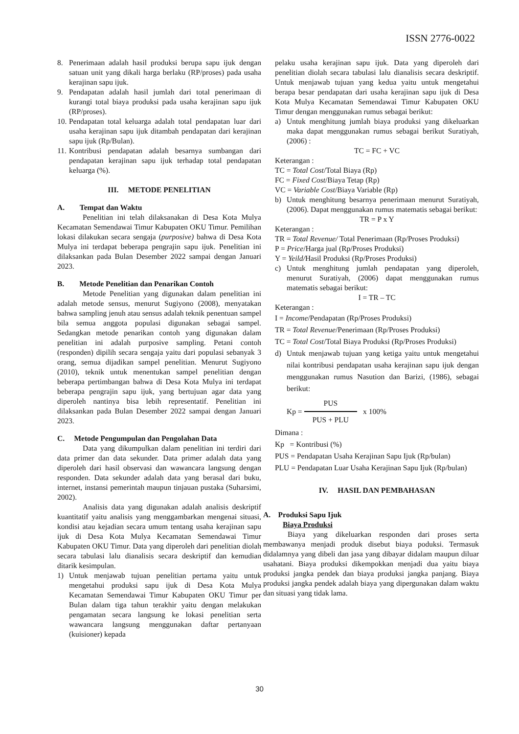ISSN 2776-0022
8. Penerimaan adalah hasil produksi berupa sapu ijuk dengan satuan unit yang dikali harga berlaku (RP/proses) pada usaha kerajinan sapu ijuk.
9. Pendapatan adalah hasil jumlah dari total penerimaan di kurangi total biaya produksi pada usaha kerajinan sapu ijuk (RP/proses).
10. Pendapatan total keluarga adalah total pendapatan luar dari usaha kerajinan sapu ijuk ditambah pendapatan dari kerajinan sapu ijuk (Rp/Bulan).
11. Kontribusi pendapatan adalah besarnya sumbangan dari pendapatan kerajinan sapu ijuk terhadap total pendapatan keluarga (%).
III. METODE PENELITIAN
A. Tempat dan Waktu
Penelitian ini telah dilaksanakan di Desa Kota Mulya Kecamatan Semendawai Timur Kabupaten OKU Timur. Pemilihan lokasi dilakukan secara sengaja (purposive) bahwa di Desa Kota Mulya ini terdapat beberapa pengrajin sapu ijuk. Penelitian ini dilaksankan pada Bulan Desember 2022 sampai dengan Januari 2023.
B. Metode Penelitian dan Penarikan Contoh
Metode Penelitian yang digunakan dalam penelitian ini adalah metode sensus, menurut Sugiyono (2008), menyatakan bahwa sampling jenuh atau sensus adalah teknik penentuan sampel bila semua anggota populasi digunakan sebagai sampel. Sedangkan metode penarikan contoh yang digunakan dalam penelitian ini adalah purposive sampling. Petani contoh (responden) dipilih secara sengaja yaitu dari populasi sebanyak 3 orang, semua dijadikan sampel penelitian. Menurut Sugiyono (2010), teknik untuk menentukan sampel penelitian dengan beberapa pertimbangan bahwa di Desa Kota Mulya ini terdapat beberapa pengrajin sapu ijuk, yang bertujuan agar data yang diperoleh nantinya bisa lebih representatif. Penelitian ini dilaksankan pada Bulan Desember 2022 sampai dengan Januari 2023.
C. Metode Pengumpulan dan Pengolahan Data
Data yang dikumpulkan dalam penelitian ini terdiri dari data primer dan data sekunder. Data primer adalah data yang diperoleh dari hasil observasi dan wawancara langsung dengan responden. Data sekunder adalah data yang berasal dari buku, internet, instansi pemerintah maupun tinjauan pustaka (Suharsimi, 2002).
Analisis data yang digunakan adalah analisis deskriptif kuantitatif yaitu analisis yang menggambarkan mengenai situasi, kondisi atau kejadian secara umum tentang usaha kerajinan sapu ijuk di Desa Kota Mulya Kecamatan Semendawai Timur Kabupaten OKU Timur. Data yang diperoleh dari penelitian diolah secara tabulasi lalu dianalisis secara deskriptif dan kemudian ditarik kesimpulan.
1) Untuk menjawab tujuan penelitian pertama yaitu untuk mengetahui produksi sapu ijuk di Desa Kota Mulya Kecamatan Semendawai Timur Kabupaten OKU Timur per Bulan dalam tiga tahun terakhir yaitu dengan melakukan pengamatan secara langsung ke lokasi penelitian serta wawancara langsung menggunakan daftar pertanyaan (kuisioner) kepada
pelaku usaha kerajinan sapu ijuk. Data yang diperoleh dari penelitian diolah secara tabulasi lalu dianalisis secara deskriptif. Untuk menjawab tujuan yang kedua yaitu untuk mengetahui berapa besar pendapatan dari usaha kerajinan sapu ijuk di Desa Kota Mulya Kecamatan Semendawai Timur Kabupaten OKU Timur dengan menggunakan rumus sebagai berikut:
a) Untuk menghitung jumlah biaya produksi yang dikeluarkan maka dapat menggunakan rumus sebagai berikut Suratiyah, (2006) :
TC = FC + VC
Keterangan :
TC = Total Cost/Total Biaya (Rp)
FC = Fixed Cost/Biaya Tetap (Rp)
VC = Variable Cost/Biaya Variable (Rp)
b) Untuk menghitung besarnya penerimaan menurut Suratiyah, (2006). Dapat menggunakan rumus matematis sebagai berikut:
TR = P x Y
Keterangan :
TR = Total Revenue/ Total Penerimaan (Rp/Proses Produksi)
P = Price/Harga jual (Rp/Proses Produksi)
Y = Yeild/Hasil Produksi (Rp/Proses Produksi)
c) Untuk menghitung jumlah pendapatan yang diperoleh, menurut Suratiyah, (2006) dapat menggunakan rumus matematis sebagai berikut:
I = TR – TC
Keterangan :
I = Income/Pendapatan (Rp/Proses Produksi)
TR = Total Revenue/Penerimaan (Rp/Proses Produksi)
TC = Total Cost/Total Biaya Produksi (Rp/Proses Produksi)
d) Untuk menjawab tujuan yang ketiga yaitu untuk mengetahui nilai kontribusi pendapatan usaha kerajinan sapu ijuk dengan menggunakan rumus Nasution dan Barizi, (1986), sebagai berikut:
Kp = PUS PUS + PLU x 100%
Dimana :
Kp = Kontribusi (%)
PUS = Pendapatan Usaha Kerajinan Sapu Ijuk (Rp/bulan)
PLU = Pendapatan Luar Usaha Kerajinan Sapu Ijuk (Rp/bulan)
IV. HASIL DAN PEMBAHASAN
A. Produksi Sapu Ijuk
Biaya Produksi
Biaya yang dikeluarkan responden dari proses serta membawanya menjadi produk disebut biaya poduksi. Termasuk didalamnya yang dibeli dan jasa yang dibayar didalam maupun diluar usahatani. Biaya produksi dikempokkan menjadi dua yaitu biaya produksi jangka pendek dan biaya produksi jangka panjang. Biaya produksi jangka pendek adalah biaya yang dipergunakan dalam waktu dan situasi yang tidak lama.
30